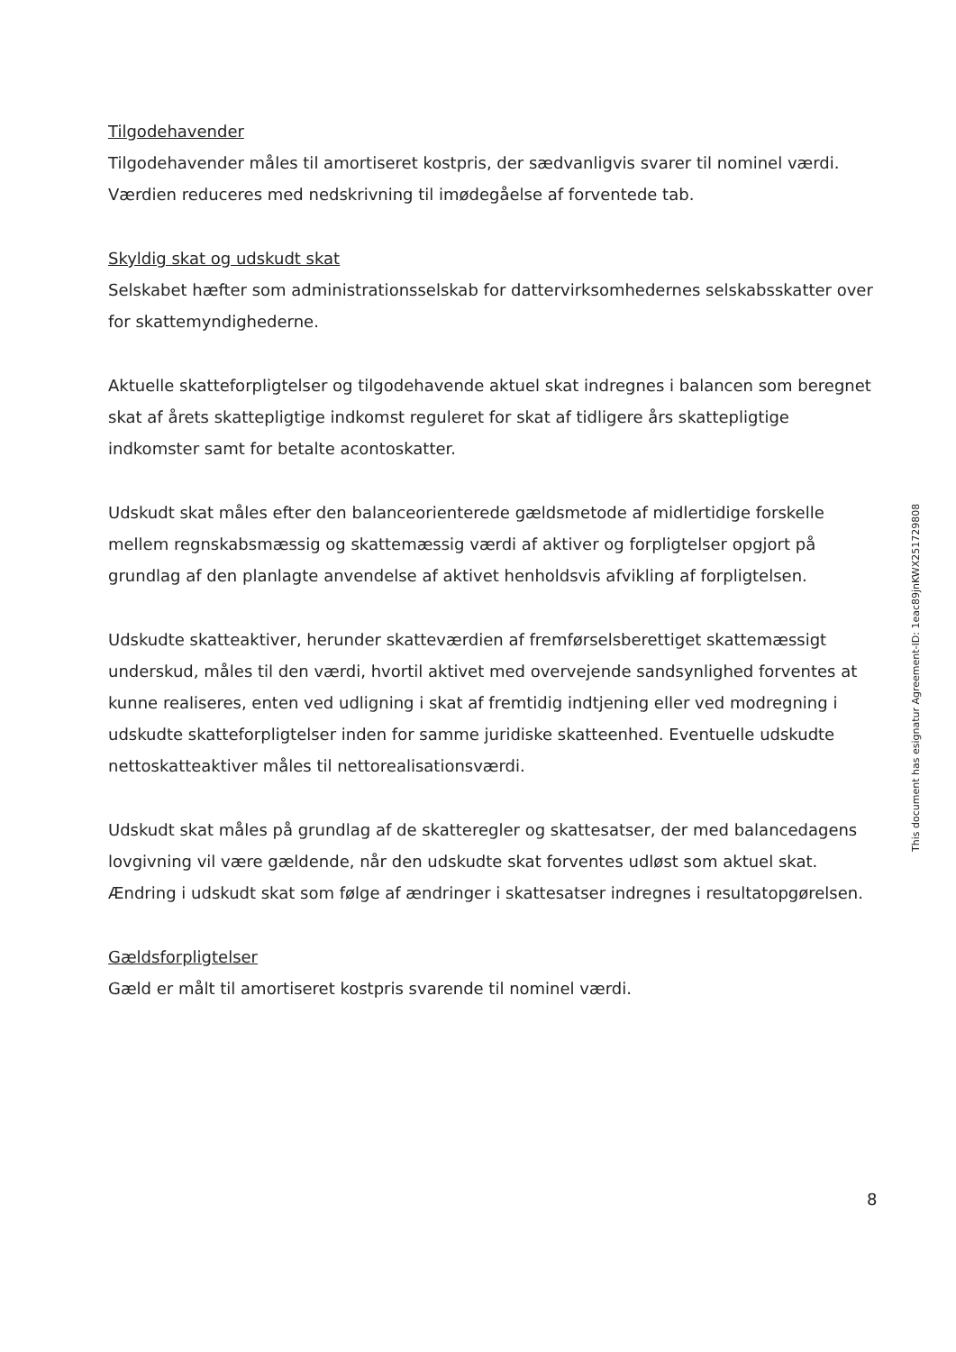Tilgodehavender
Tilgodehavender måles til amortiseret kostpris, der sædvanligvis svarer til nominel værdi. Værdien reduceres med nedskrivning til imødegåelse af forventede tab.
Skyldig skat og udskudt skat
Selskabet hæfter som administrationsselskab for dattervirksomhedernes selskabsskatter over for skattemyndighederne.
Aktuelle skatteforpligtelser og tilgodehavende aktuel skat indregnes i balancen som beregnet skat af årets skattepligtige indkomst reguleret for skat af tidligere års skattepligtige indkomster samt for betalte acontoskatter.
Udskudt skat måles efter den balanceorienterede gældsmetode af midlertidige forskelle mellem regnskabsmæssig og skattemæssig værdi af aktiver og forpligtelser opgjort på grundlag af den planlagte anvendelse af aktivet henholdsvis afvikling af forpligtelsen.
Udskudte skatteaktiver, herunder skatteværdien af fremførselsberettiget skattemæssigt underskud, måles til den værdi, hvortil aktivet med overvejende sandsynlighed forventes at kunne realiseres, enten ved udligning i skat af fremtidig indtjening eller ved modregning i udskudte skatteforpligtelser inden for samme juridiske skatteenhed. Eventuelle udskudte nettoskatteaktiver måles til nettorealisationsværdi.
Udskudt skat måles på grundlag af de skatteregler og skattesatser, der med balancedagens lovgivning vil være gældende, når den udskudte skat forventes udløst som aktuel skat. Ændring i udskudt skat som følge af ændringer i skattesatser indregnes i resultatopgørelsen.
Gældsforpligtelser
Gæld er målt til amortiseret kostpris svarende til nominel værdi.
This document has esignatur Agreement-ID: 1eac89jnKWX251729808
8